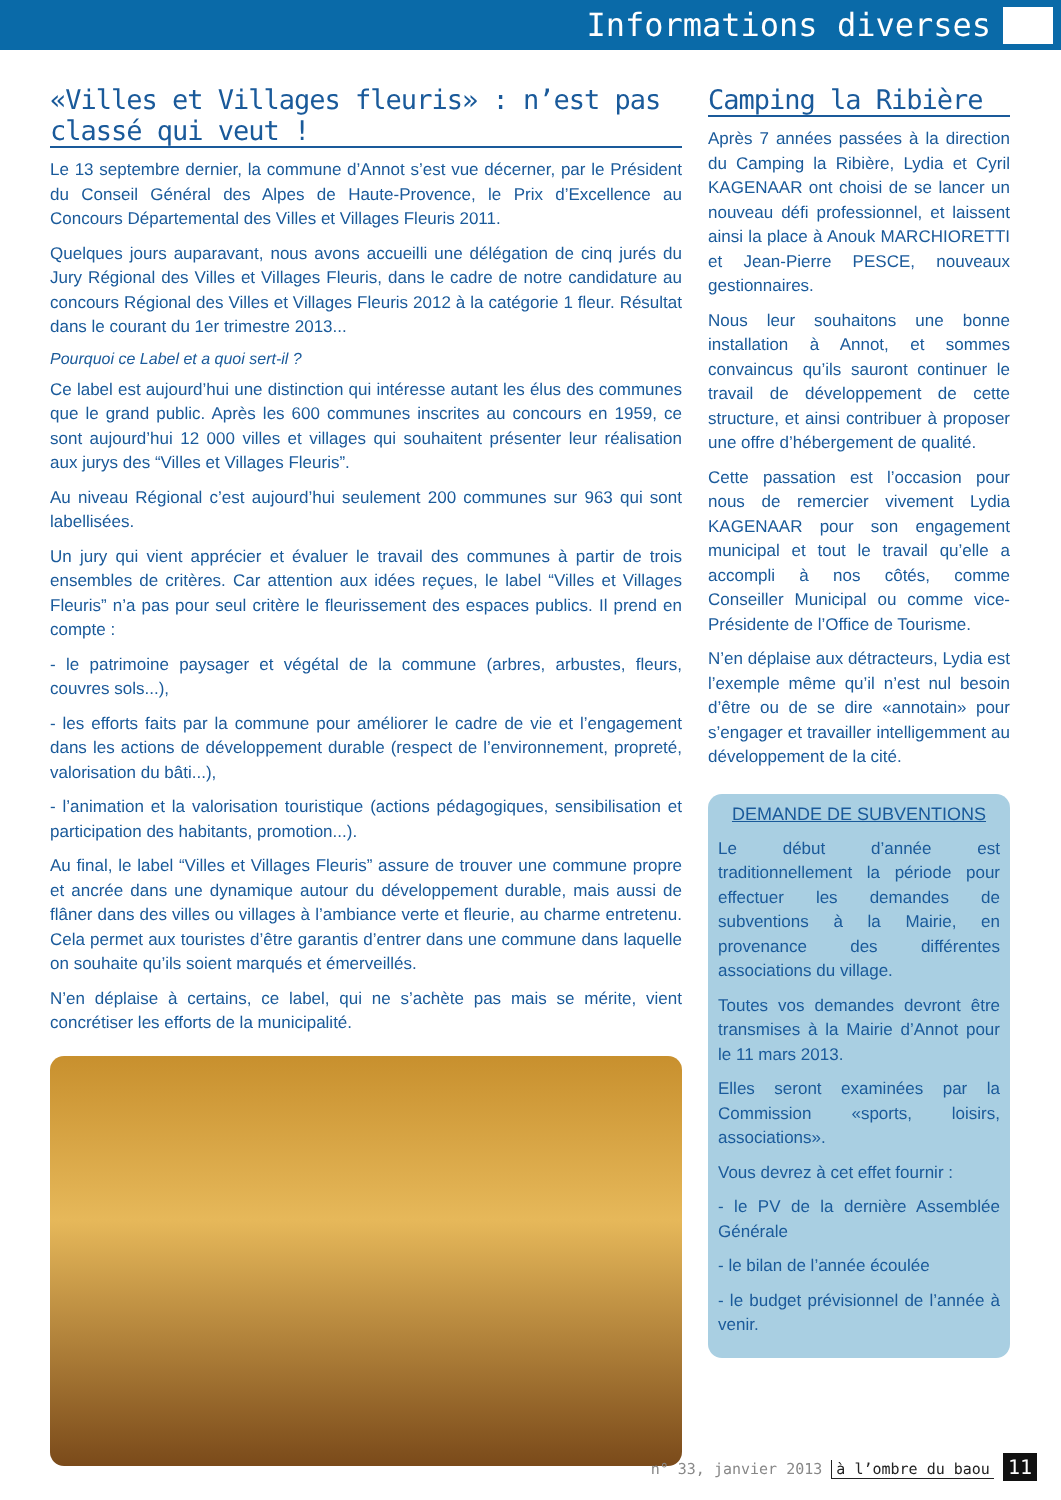Informations diverses
«Villes et Villages fleuris» : n’est pas classé qui veut !
Le 13 septembre dernier, la commune d’Annot s’est vue décerner, par le Président du Conseil Général des Alpes de Haute-Provence, le Prix d’Excellence au Concours Départemental des Villes et Villages Fleuris 2011.
Quelques jours auparavant, nous avons accueilli une délégation de cinq jurés du Jury Régional des Villes et Villages Fleuris, dans le cadre de notre candidature au concours Régional des Villes et Villages Fleuris 2012 à la catégorie 1 fleur. Résultat dans le courant du 1er trimestre 2013...
Pourquoi ce Label et a quoi sert-il ?
Ce label est aujourd’hui une distinction qui intéresse autant les élus des communes que le grand public. Après les 600 communes inscrites au concours en 1959, ce sont aujourd’hui 12 000 villes et villages qui souhaitent présenter leur réalisation aux jurys des “Villes et Villages Fleuris”.
Au niveau Régional c’est aujourd’hui seulement 200 communes sur 963 qui sont labellisées.
Un jury qui vient apprécier et évaluer le travail des communes à partir de trois ensembles de critères. Car attention aux idées reçues, le label “Villes et Villages Fleuris” n’a pas pour seul critère le fleurissement des espaces publics. Il prend en compte :
- le patrimoine paysager et végétal de la commune (arbres, arbustes, fleurs, couvres sols...),
- les efforts faits par la commune pour améliorer le cadre de vie et l’engagement dans les actions de développement durable (respect de l’environnement, propreté, valorisation du bâti...),
- l’animation et la valorisation touristique (actions pédagogiques, sensibilisation et participation des habitants, promotion...).
Au final, le label “Villes et Villages Fleuris” assure de trouver une commune propre et ancrée dans une dynamique autour du développement durable, mais aussi de flâner dans des villes ou villages à l’ambiance verte et fleurie, au charme entretenu. Cela permet aux touristes d’être garantis d’entrer dans une commune dans laquelle on souhaite qu’ils soient marqués et émerveillés.
N’en déplaise à certains, ce label, qui ne s’achète pas mais se mérite, vient concrétiser les efforts de la municipalité.
Camping la Ribière
Après 7 années passées à la direction du Camping la Ribière, Lydia et Cyril KAGENAAR ont choisi de se lancer un nouveau défi professionnel, et laissent ainsi la place à Anouk MARCHIORETTI et Jean-Pierre PESCE, nouveaux gestionnaires.
Nous leur souhaitons une bonne installation à Annot, et sommes convaincus qu’ils sauront continuer le travail de développement de cette structure, et ainsi contribuer à proposer une offre d’hébergement de qualité.
Cette passation est l’occasion pour nous de remercier vivement Lydia KAGENAAR pour son engagement municipal et tout le travail qu’elle a accompli à nos côtés, comme Conseiller Municipal ou comme vice-Présidente de l’Office de Tourisme.
N’en déplaise aux détracteurs, Lydia est l’exemple même qu’il n’est nul besoin d’être ou de se dire «annotain» pour s’engager et travailler intelligemment au développement de la cité.
DEMANDE DE SUBVENTIONS
Le début d’année est traditionnellement la période pour effectuer les demandes de subventions à la Mairie, en provenance des différentes associations du village.
Toutes vos demandes devront être transmises à la Mairie d’Annot pour le 11 mars 2013.
Elles seront examinées par la Commission «sports, loisirs, associations».
Vous devrez à cet effet fournir :
- le PV de la dernière Assemblée Générale
- le bilan de l’année écoulée
- le budget prévisionnel de l’année à venir.
n° 33, janvier 2013 à l’ombre du baou 11